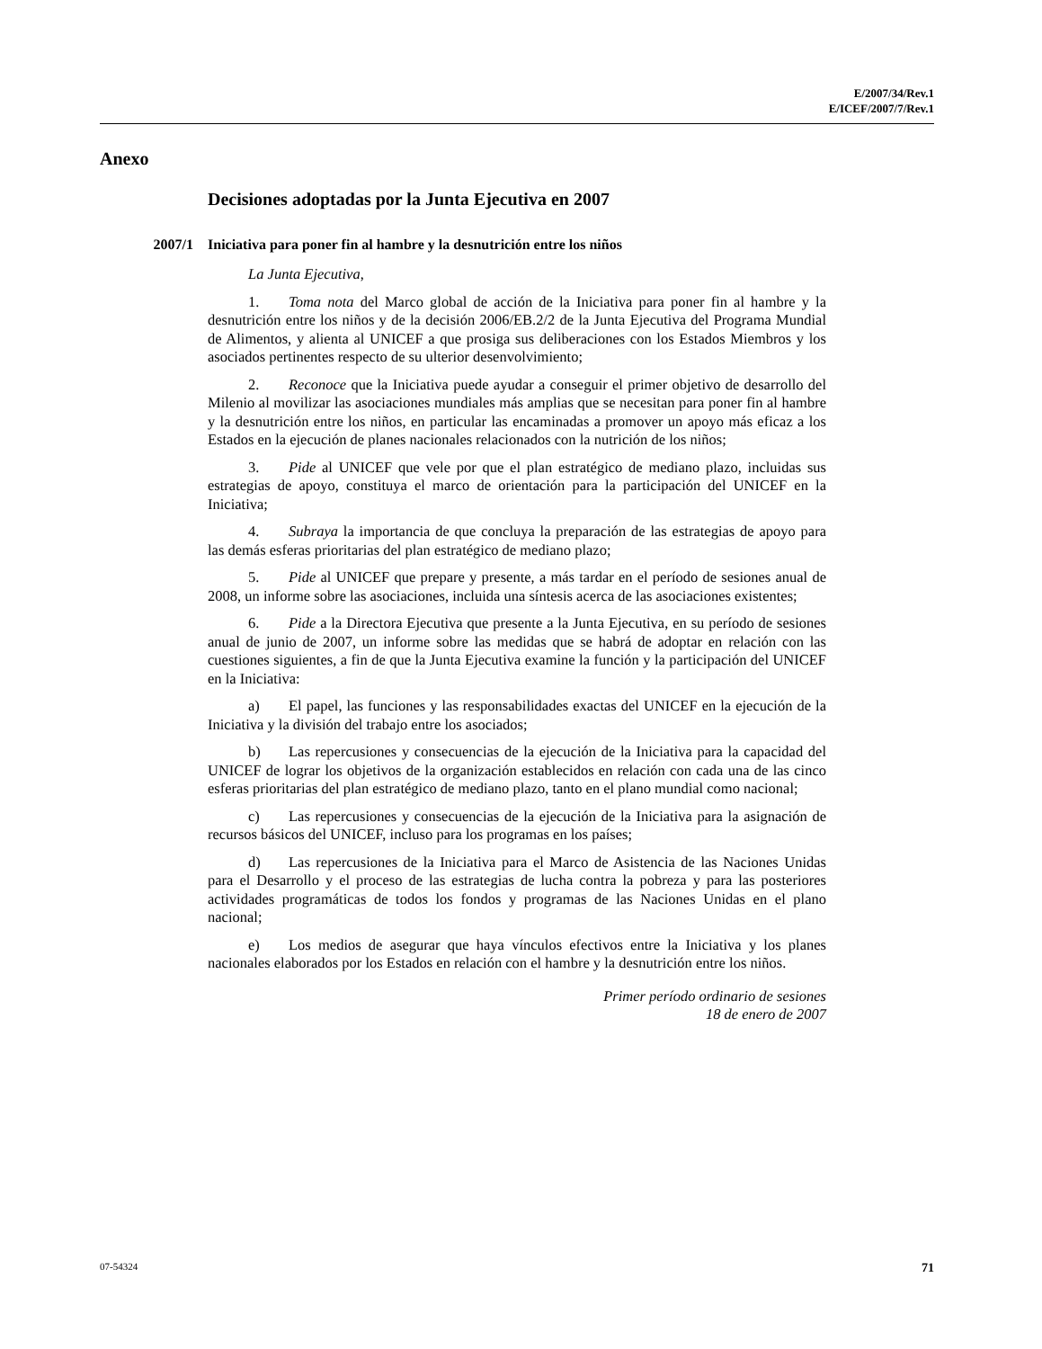E/2007/34/Rev.1
E/ICEF/2007/7/Rev.1
Anexo
Decisiones adoptadas por la Junta Ejecutiva en 2007
2007/1 Iniciativa para poner fin al hambre y la desnutrición entre los niños
La Junta Ejecutiva,
1. Toma nota del Marco global de acción de la Iniciativa para poner fin al hambre y la desnutrición entre los niños y de la decisión 2006/EB.2/2 de la Junta Ejecutiva del Programa Mundial de Alimentos, y alienta al UNICEF a que prosiga sus deliberaciones con los Estados Miembros y los asociados pertinentes respecto de su ulterior desenvolvimiento;
2. Reconoce que la Iniciativa puede ayudar a conseguir el primer objetivo de desarrollo del Milenio al movilizar las asociaciones mundiales más amplias que se necesitan para poner fin al hambre y la desnutrición entre los niños, en particular las encaminadas a promover un apoyo más eficaz a los Estados en la ejecución de planes nacionales relacionados con la nutrición de los niños;
3. Pide al UNICEF que vele por que el plan estratégico de mediano plazo, incluidas sus estrategias de apoyo, constituya el marco de orientación para la participación del UNICEF en la Iniciativa;
4. Subraya la importancia de que concluya la preparación de las estrategias de apoyo para las demás esferas prioritarias del plan estratégico de mediano plazo;
5. Pide al UNICEF que prepare y presente, a más tardar en el período de sesiones anual de 2008, un informe sobre las asociaciones, incluida una síntesis acerca de las asociaciones existentes;
6. Pide a la Directora Ejecutiva que presente a la Junta Ejecutiva, en su período de sesiones anual de junio de 2007, un informe sobre las medidas que se habrá de adoptar en relación con las cuestiones siguientes, a fin de que la Junta Ejecutiva examine la función y la participación del UNICEF en la Iniciativa:
a) El papel, las funciones y las responsabilidades exactas del UNICEF en la ejecución de la Iniciativa y la división del trabajo entre los asociados;
b) Las repercusiones y consecuencias de la ejecución de la Iniciativa para la capacidad del UNICEF de lograr los objetivos de la organización establecidos en relación con cada una de las cinco esferas prioritarias del plan estratégico de mediano plazo, tanto en el plano mundial como nacional;
c) Las repercusiones y consecuencias de la ejecución de la Iniciativa para la asignación de recursos básicos del UNICEF, incluso para los programas en los países;
d) Las repercusiones de la Iniciativa para el Marco de Asistencia de las Naciones Unidas para el Desarrollo y el proceso de las estrategias de lucha contra la pobreza y para las posteriores actividades programáticas de todos los fondos y programas de las Naciones Unidas en el plano nacional;
e) Los medios de asegurar que haya vínculos efectivos entre la Iniciativa y los planes nacionales elaborados por los Estados en relación con el hambre y la desnutrición entre los niños.
Primer período ordinario de sesiones
18 de enero de 2007
07-54324 71